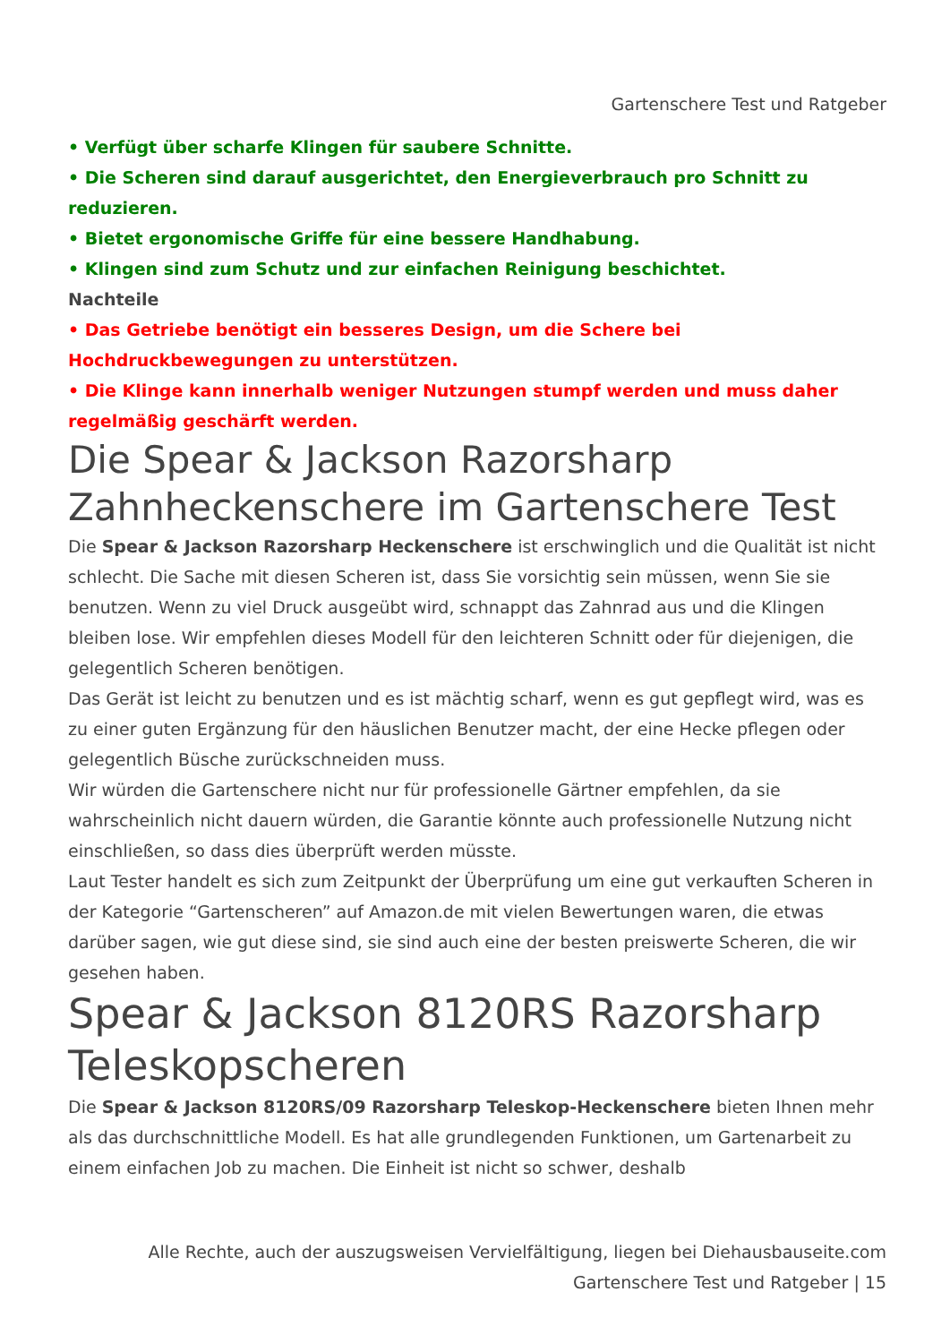Gartenschere Test und Ratgeber
• Verfügt über scharfe Klingen für saubere Schnitte.
• Die Scheren sind darauf ausgerichtet, den Energieverbrauch pro Schnitt zu reduzieren.
• Bietet ergonomische Griffe für eine bessere Handhabung.
• Klingen sind zum Schutz und zur einfachen Reinigung beschichtet.
Nachteile
• Das Getriebe benötigt ein besseres Design, um die Schere bei Hochdruckbewegungen zu unterstützen.
• Die Klinge kann innerhalb weniger Nutzungen stumpf werden und muss daher regelmäßig geschärft werden.
Die Spear & Jackson Razorsharp Zahnheckenschere im Gartenschere Test
Die Spear & Jackson Razorsharp Heckenschere ist erschwinglich und die Qualität ist nicht schlecht. Die Sache mit diesen Scheren ist, dass Sie vorsichtig sein müssen, wenn Sie sie benutzen. Wenn zu viel Druck ausgeübt wird, schnappt das Zahnrad aus und die Klingen bleiben lose. Wir empfehlen dieses Modell für den leichteren Schnitt oder für diejenigen, die gelegentlich Scheren benötigen.
Das Gerät ist leicht zu benutzen und es ist mächtig scharf, wenn es gut gepflegt wird, was es zu einer guten Ergänzung für den häuslichen Benutzer macht, der eine Hecke pflegen oder gelegentlich Büsche zurückschneiden muss.
Wir würden die Gartenschere nicht nur für professionelle Gärtner empfehlen, da sie wahrscheinlich nicht dauern würden, die Garantie könnte auch professionelle Nutzung nicht einschließen, so dass dies überprüft werden müsste.
Laut Tester handelt es sich zum Zeitpunkt der Überprüfung um eine gut verkauften Scheren in der Kategorie “Gartenscheren” auf Amazon.de mit vielen Bewertungen waren, die etwas darüber sagen, wie gut diese sind, sie sind auch eine der besten preiswerte Scheren, die wir gesehen haben.
Spear & Jackson 8120RS Razorsharp Teleskopscheren
Die Spear & Jackson 8120RS/09 Razorsharp Teleskop-Heckenschere bieten Ihnen mehr als das durchschnittliche Modell. Es hat alle grundlegenden Funktionen, um Gartenarbeit zu einem einfachen Job zu machen. Die Einheit ist nicht so schwer, deshalb
Alle Rechte, auch der auszugsweisen Vervielfältigung, liegen bei Diehausbauseite.com
Gartenschere Test und Ratgeber | 15